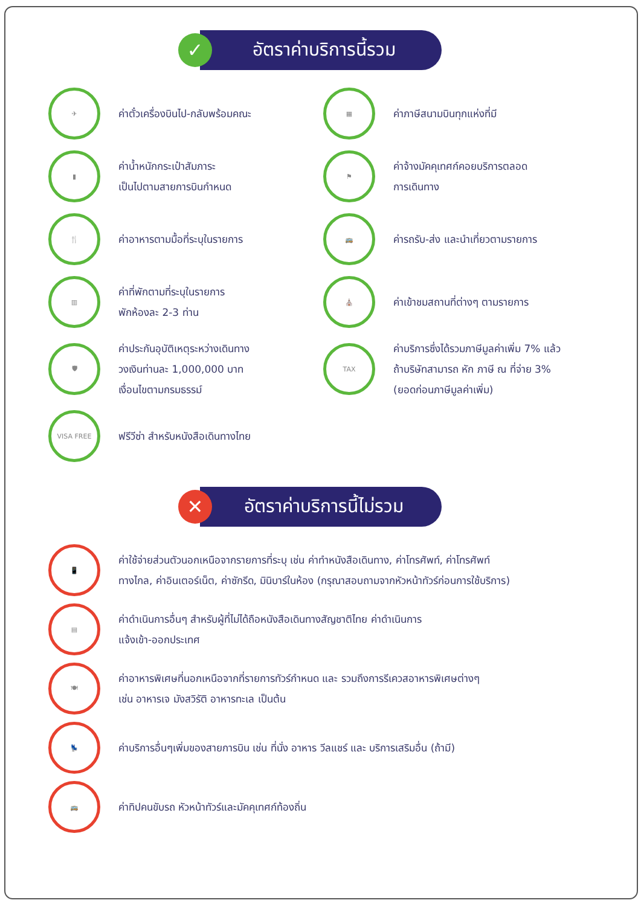✓
อัตราค่าบริการนี้รวม
✈
ค่าตั๋วเครื่องบินไป-กลับพร้อมคณะ
▦
ค่าภาษีสนามบินทุกแห่งที่มี
▮
ค่าน้ำหนักกระเป๋าสัมภาระ
เป็นไปตามสายการบินกำหนด
⚑
ค่าจ้างมัคคุเทศก์คอยบริการตลอด
การเดินทาง
🍴
ค่าอาหารตามมื้อที่ระบุในรายการ
🚌
ค่ารถรับ-ส่ง และนำเที่ยวตามรายการ
▥
ค่าที่พักตามที่ระบุในรายการ
พักห้องละ 2-3 ท่าน
⛪
ค่าเข้าชมสถานที่ต่างๆ ตามรายการ
🛡
ค่าประกันอุบัติเหตุระหว่างเดินทาง
วงเงินท่านละ 1,000,000 บาท
เงื่อนไขตามกรมธรรม์
TAX
ค่าบริการซึ่งได้รวมภาษีมูลค่าเพิ่ม 7% แล้ว
ถ้าบริษัทสามารถ หัก ภาษี ณ ที่จ่าย 3%
(ยอดก่อนภาษีมูลค่าเพิ่ม)
VISA FREE
ฟรีวีซ่า สำหรับหนังสือเดินทางไทย
✕
อัตราค่าบริการนี้ไม่รวม
📱
ค่าใช้จ่ายส่วนตัวนอกเหนือจากรายการที่ระบุ เช่น ค่าทำหนังสือเดินทาง, ค่าโทรศัพท์, ค่าโทรศัพท์
ทางไกล, ค่าอินเตอร์เน็ต, ค่าซักรีด, มินิบาร์ในห้อง (กรุณาสอบถามจากหัวหน้าทัวร์ก่อนการใช้บริการ)
▤
ค่าดำเนินการอื่นๆ สำหรับผู้ที่ไม่ได้ถือหนังสือเดินทางสัญชาติไทย ค่าดำเนินการ
แจ้งเข้า-ออกประเทศ
🍽
ค่าอาหารพิเศษที่นอกเหนือจากที่รายการทัวร์กำหนด และ รวมถึงการรีเควสอาหารพิเศษต่างๆ
เช่น อาหารเจ มังสวิรัติ อาหารทะเล เป็นต้น
💺
ค่าบริการอื่นๆเพิ่มของสายการบิน เช่น ที่นั่ง อาหาร วีลแชร์ และ บริการเสริมอื่น (ถ้ามี)
🚌
ค่าทิปคนขับรถ หัวหน้าทัวร์และมัคคุเทศก์ท้องถิ่น